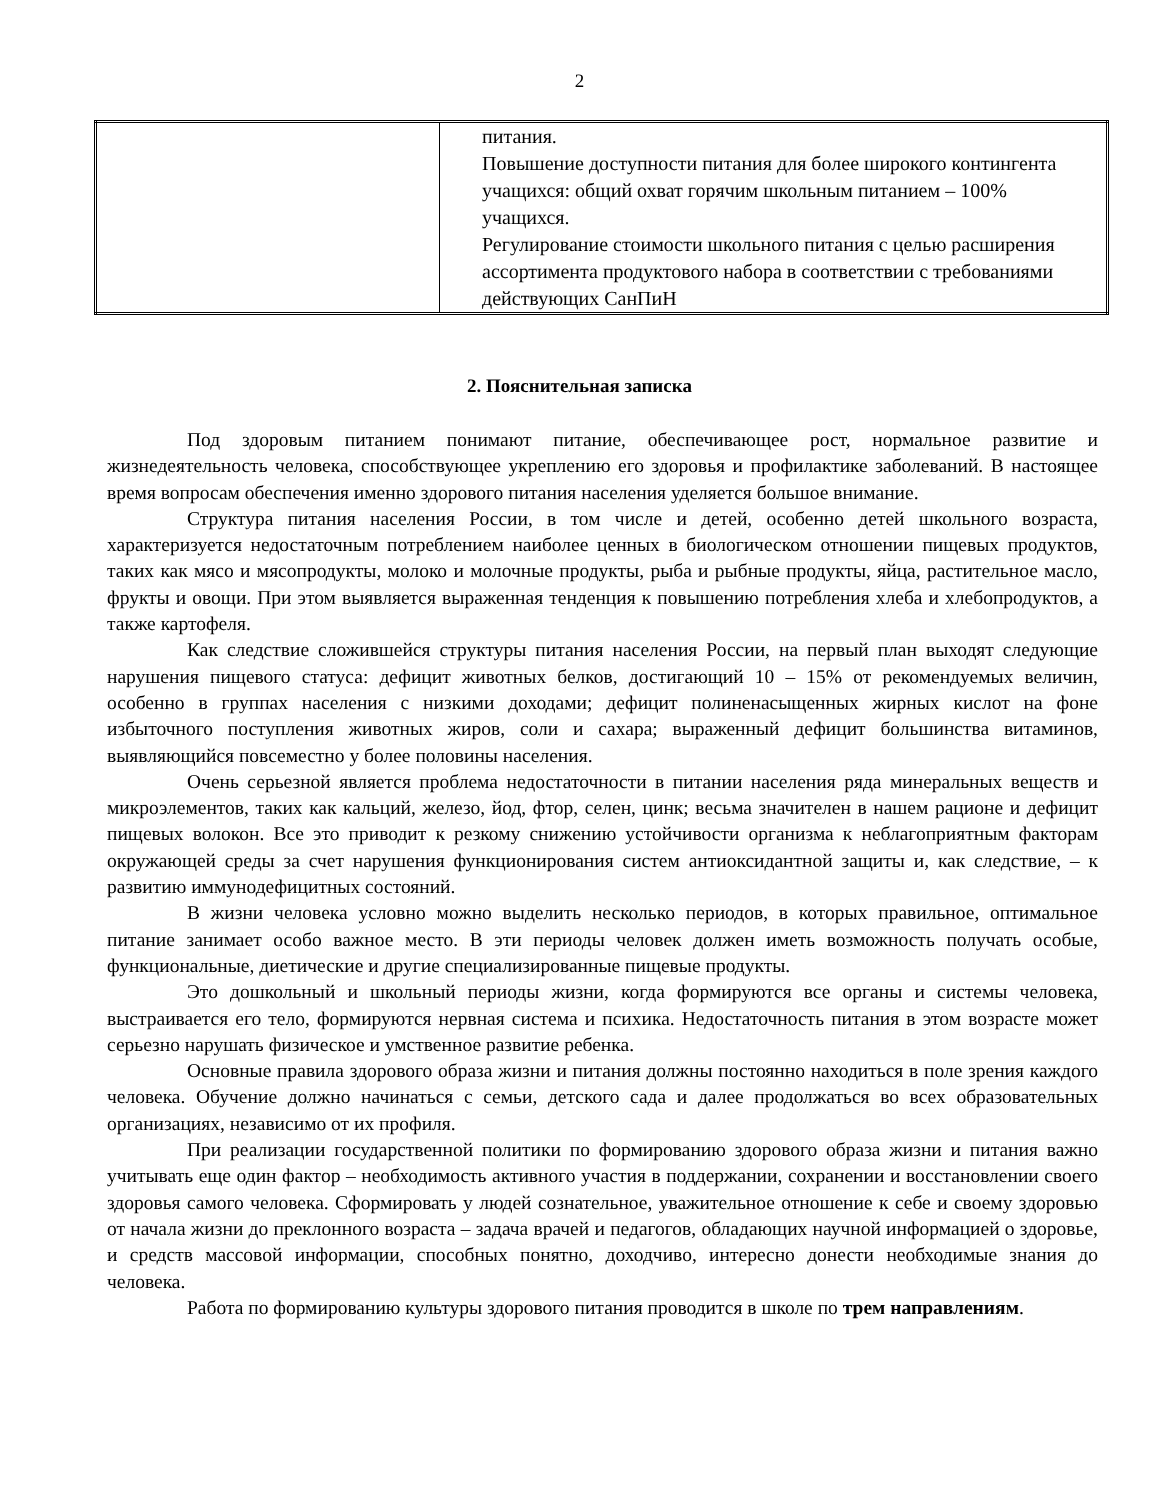2
| | питания. Повышение доступности питания для более широкого контингента учащихся: общий охват горячим школьным питанием – 100% учащихся. Регулирование стоимости школьного питания с целью расширения ассортимента продуктового набора в соответствии с требованиями действующих СанПиН |
2. Пояснительная записка
Под здоровым питанием понимают питание, обеспечивающее рост, нормальное развитие и жизнедеятельность человека, способствующее укреплению его здоровья и профилактике заболеваний. В настоящее время вопросам обеспечения именно здорового питания населения уделяется большое внимание.
Структура питания населения России, в том числе и детей, особенно детей школьного возраста, характеризуется недостаточным потреблением наиболее ценных в биологическом отношении пищевых продуктов, таких как мясо и мясопродукты, молоко и молочные продукты, рыба и рыбные продукты, яйца, растительное масло, фрукты и овощи. При этом выявляется выраженная тенденция к повышению потребления хлеба и хлебопродуктов, а также картофеля.
Как следствие сложившейся структуры питания населения России, на первый план выходят следующие нарушения пищевого статуса: дефицит животных белков, достигающий 10 – 15% от рекомендуемых величин, особенно в группах населения с низкими доходами; дефицит полиненасыщенных жирных кислот на фоне избыточного поступления животных жиров, соли и сахара; выраженный дефицит большинства витаминов, выявляющийся повсеместно у более половины населения.
Очень серьезной является проблема недостаточности в питании населения ряда минеральных веществ и микроэлементов, таких как кальций, железо, йод, фтор, селен, цинк; весьма значителен в нашем рационе и дефицит пищевых волокон. Все это приводит к резкому снижению устойчивости организма к неблагоприятным факторам окружающей среды за счет нарушения функционирования систем антиоксидантной защиты и, как следствие, – к развитию иммунодефицитных состояний.
В жизни человека условно можно выделить несколько периодов, в которых правильное, оптимальное питание занимает особо важное место. В эти периоды человек должен иметь возможность получать особые, функциональные, диетические и другие специализированные пищевые продукты.
Это дошкольный и школьный периоды жизни, когда формируются все органы и системы человека, выстраивается его тело, формируются нервная система и психика. Недостаточность питания в этом возрасте может серьезно нарушать физическое и умственное развитие ребенка.
Основные правила здорового образа жизни и питания должны постоянно находиться в поле зрения каждого человека. Обучение должно начинаться с семьи, детского сада и далее продолжаться во всех образовательных организациях, независимо от их профиля.
При реализации государственной политики по формированию здорового образа жизни и питания важно учитывать еще один фактор – необходимость активного участия в поддержании, сохранении и восстановлении своего здоровья самого человека. Сформировать у людей сознательное, уважительное отношение к себе и своему здоровью от начала жизни до преклонного возраста – задача врачей и педагогов, обладающих научной информацией о здоровье, и средств массовой информации, способных понятно, доходчиво, интересно донести необходимые знания до человека.
Работа по формированию культуры здорового питания проводится в школе по трем направлениям.